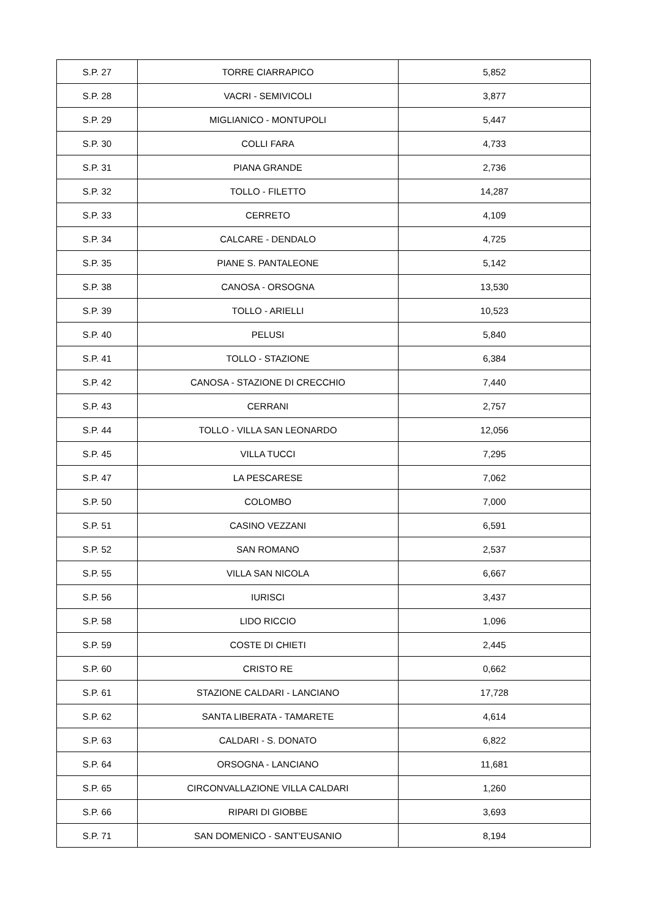| S.P. 27 | TORRE CIARRAPICO | 5,852 |
| S.P. 28 | VACRI - SEMIVICOLI | 3,877 |
| S.P. 29 | MIGLIANICO - MONTUPOLI | 5,447 |
| S.P. 30 | COLLI FARA | 4,733 |
| S.P. 31 | PIANA GRANDE | 2,736 |
| S.P. 32 | TOLLO - FILETTO | 14,287 |
| S.P. 33 | CERRETO | 4,109 |
| S.P. 34 | CALCARE - DENDALO | 4,725 |
| S.P. 35 | PIANE S. PANTALEONE | 5,142 |
| S.P. 38 | CANOSA - ORSOGNA | 13,530 |
| S.P. 39 | TOLLO - ARIELLI | 10,523 |
| S.P. 40 | PELUSI | 5,840 |
| S.P. 41 | TOLLO - STAZIONE | 6,384 |
| S.P. 42 | CANOSA - STAZIONE DI CRECCHIO | 7,440 |
| S.P. 43 | CERRANI | 2,757 |
| S.P. 44 | TOLLO - VILLA SAN LEONARDO | 12,056 |
| S.P. 45 | VILLA TUCCI | 7,295 |
| S.P. 47 | LA PESCARESE | 7,062 |
| S.P. 50 | COLOMBO | 7,000 |
| S.P. 51 | CASINO VEZZANI | 6,591 |
| S.P. 52 | SAN ROMANO | 2,537 |
| S.P. 55 | VILLA SAN NICOLA | 6,667 |
| S.P. 56 | IURISCI | 3,437 |
| S.P. 58 | LIDO RICCIO | 1,096 |
| S.P. 59 | COSTE DI CHIETI | 2,445 |
| S.P. 60 | CRISTO RE | 0,662 |
| S.P. 61 | STAZIONE CALDARI - LANCIANO | 17,728 |
| S.P. 62 | SANTA LIBERATA - TAMARETE | 4,614 |
| S.P. 63 | CALDARI - S. DONATO | 6,822 |
| S.P. 64 | ORSOGNA - LANCIANO | 11,681 |
| S.P. 65 | CIRCONVALLAZIONE VILLA CALDARI | 1,260 |
| S.P. 66 | RIPARI DI GIOBBE | 3,693 |
| S.P. 71 | SAN DOMENICO - SANT'EUSANIO | 8,194 |